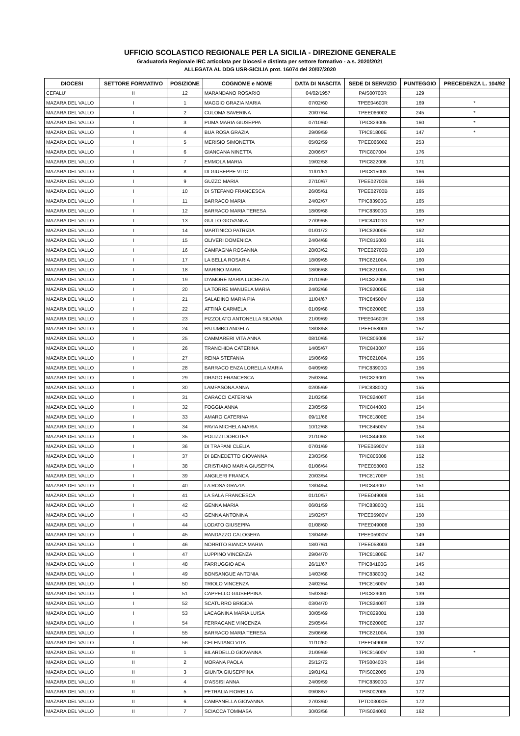UFFICIO SCOLASTICO REGIONALE PER LA SICILIA - DIREZIONE GENERALE
Graduatoria Regionale IRC articolata per Diocesi e distinta per settore formativo - a.s. 2020/2021
ALLEGATA AL DDG USR-SICILIA prot. 16074 del 20/07/2020
| DIOCESI | SETTORE FORMATIVO | POSIZIONE | COGNOME e NOME | DATA DI NASCITA | SEDE DI SERVIZIO | PUNTEGGIO | PRECEDENZA L. 104/92 |
| --- | --- | --- | --- | --- | --- | --- | --- |
| CEFALU' | II | 12 | MARANDANO ROSARIO | 04/02/1957 | PAIS00700R | 129 | |
| MAZARA DEL VALLO | I | 1 | MAGGIO GRAZIA MARIA | 07/02/60 | TPEE04600R | 169 | * |
| MAZARA DEL VALLO | I | 2 | CULOMA SAVERINA | 20/07/64 | TPEE066002 | 245 | * |
| MAZARA DEL VALLO | I | 3 | PUMA MARIA GIUSEPPA | 07/10/60 | TPIC829005 | 160 | * |
| MAZARA DEL VALLO | I | 4 | BUA ROSA GRAZIA | 29/09/59 | TPIC81800E | 147 | * |
| MAZARA DEL VALLO | I | 5 | MERISIO SIMONETTA | 05/02/59 | TPEE066002 | 253 | |
| MAZARA DEL VALLO | I | 6 | GIANCANA NINETTA | 20/06/57 | TPIC807004 | 176 | |
| MAZARA DEL VALLO | I | 7 | EMMOLA MARIA | 19/02/58 | TPIC822006 | 171 | |
| MAZARA DEL VALLO | I | 8 | DI GIUSEPPE VITO | 11/01/61 | TPIC815003 | 166 | |
| MAZARA DEL VALLO | I | 9 | GUZZO MARIA | 27/10/67 | TPEE02700B | 166 | |
| MAZARA DEL VALLO | I | 10 | DI STEFANO FRANCESCA | 26/05/61 | TPEE02700B | 165 | |
| MAZARA DEL VALLO | I | 11 | BARRACO MARIA | 24/02/67 | TPIC83900G | 165 | |
| MAZARA DEL VALLO | I | 12 | BARRACO MARIA TERESA | 18/09/68 | TPIC83900G | 165 | |
| MAZARA DEL VALLO | I | 13 | GULLO GIOVANNA | 27/09/65 | TPIC84100G | 162 | |
| MAZARA DEL VALLO | I | 14 | MARTINICO PATRIZIA | 01/01/72 | TPIC82000E | 162 | |
| MAZARA DEL VALLO | I | 15 | OLIVERI DOMENICA | 24/04/68 | TPIC815003 | 161 | |
| MAZARA DEL VALLO | I | 16 | CAMPAGNA ROSANNA | 28/03/62 | TPEE02700B | 160 | |
| MAZARA DEL VALLO | I | 17 | LA BELLA ROSARIA | 18/09/65 | TPIC82100A | 160 | |
| MAZARA DEL VALLO | I | 18 | MARINO MARIA | 18/06/68 | TPIC82100A | 160 | |
| MAZARA DEL VALLO | I | 19 | D'AMORE MARIA LUCREZIA | 21/10/69 | TPIC822006 | 160 | |
| MAZARA DEL VALLO | I | 20 | LA TORRE MANUELA MARIA | 24/02/66 | TPIC82000E | 158 | |
| MAZARA DEL VALLO | I | 21 | SALADINO MARIA PIA | 11/04/67 | TPIC84500V | 158 | |
| MAZARA DEL VALLO | I | 22 | ATTINÀ CARMELA | 01/09/68 | TPIC82000E | 158 | |
| MAZARA DEL VALLO | I | 23 | PIZZOLATO ANTONELLA SILVANA | 21/09/69 | TPEE04600R | 158 | |
| MAZARA DEL VALLO | I | 24 | PALUMBO ANGELA | 18/08/58 | TPEE058003 | 157 | |
| MAZARA DEL VALLO | I | 25 | CAMMARERI VITA ANNA | 08/10/65 | TPIC806008 | 157 | |
| MAZARA DEL VALLO | I | 26 | TRANCHIDA CATERINA | 14/05/67 | TPIC843007 | 156 | |
| MAZARA DEL VALLO | I | 27 | REINA STEFANIA | 15/06/69 | TPIC82100A | 156 | |
| MAZARA DEL VALLO | I | 28 | BARRACO ENZA LORELLA MARIA | 04/09/69 | TPIC83900G | 156 | |
| MAZARA DEL VALLO | I | 29 | DRAGO FRANCESCA | 25/03/64 | TPIC829001 | 155 | |
| MAZARA DEL VALLO | I | 30 | LAMPASONA ANNA | 02/05/69 | TPIC83800Q | 155 | |
| MAZARA DEL VALLO | I | 31 | CARACCI CATERINA | 21/02/56 | TPIC82400T | 154 | |
| MAZARA DEL VALLO | I | 32 | FOGGIA ANNA | 23/05/59 | TPIC844003 | 154 | |
| MAZARA DEL VALLO | I | 33 | AMARO CATERINA | 09/11/66 | TPIC81800E | 154 | |
| MAZARA DEL VALLO | I | 34 | PAVIA MICHELA MARIA | 10/12/68 | TPIC84500V | 154 | |
| MAZARA DEL VALLO | I | 35 | POLIZZI DOROTEA | 21/10/62 | TPIC844003 | 153 | |
| MAZARA DEL VALLO | I | 36 | DI TRAPANI CLELIA | 07/01/69 | TPEE05900V | 153 | |
| MAZARA DEL VALLO | I | 37 | DI BENEDETTO GIOVANNA | 23/03/56 | TPIC806008 | 152 | |
| MAZARA DEL VALLO | I | 38 | CRISTIANO MARIA GIUSEPPA | 01/06/64 | TPEE058003 | 152 | |
| MAZARA DEL VALLO | I | 39 | ANGILERI FRANCA | 20/03/54 | TPIC81700P | 151 | |
| MAZARA DEL VALLO | I | 40 | LA ROSA GRAZIA | 13/04/54 | TPIC843007 | 151 | |
| MAZARA DEL VALLO | I | 41 | LA SALA FRANCESCA | 01/10/57 | TPEE049008 | 151 | |
| MAZARA DEL VALLO | I | 42 | GENNA MARIA | 06/01/59 | TPIC83800Q | 151 | |
| MAZARA DEL VALLO | I | 43 | GENNA ANTONINA | 15/02/57 | TPEE05900V | 150 | |
| MAZARA DEL VALLO | I | 44 | LODATO GIUSEPPA | 01/08/60 | TPEE049008 | 150 | |
| MAZARA DEL VALLO | I | 45 | RANDAZZO CALOGERA | 13/04/59 | TPEE05900V | 149 | |
| MAZARA DEL VALLO | I | 46 | NORRITO BIANCA MARIA | 18/07/61 | TPEE058003 | 149 | |
| MAZARA DEL VALLO | I | 47 | LUPPINO VINCENZA | 29/04/70 | TPIC81800E | 147 | |
| MAZARA DEL VALLO | I | 48 | FARRUGGIO ADA | 26/11/67 | TPIC84100G | 145 | |
| MAZARA DEL VALLO | I | 49 | BONSANGUE ANTONIA | 14/03/68 | TPIC83800Q | 142 | |
| MAZARA DEL VALLO | I | 50 | TRIOLO VINCENZA | 24/02/64 | TPIC81600V | 140 | |
| MAZARA DEL VALLO | I | 51 | CAPPELLO GIUSEPPINA | 15/03/60 | TPIC829001 | 139 | |
| MAZARA DEL VALLO | I | 52 | SCATURRO BRIGIDA | 03/04/70 | TPIC82400T | 139 | |
| MAZARA DEL VALLO | I | 53 | LACAGNINA MARIA LUISA | 30/05/69 | TPIC829001 | 138 | |
| MAZARA DEL VALLO | I | 54 | FERRACANE VINCENZA | 25/05/64 | TPIC82000E | 137 | |
| MAZARA DEL VALLO | I | 55 | BARRACO MARIA TERESA | 25/06/66 | TPIC82100A | 130 | |
| MAZARA DEL VALLO | I | 56 | CELENTANO VITA | 11/10/60 | TPEE049008 | 127 | |
| MAZARA DEL VALLO | II | 1 | BILARDELLO GIOVANNA | 21/09/69 | TPIC81600V | 130 | * |
| MAZARA DEL VALLO | II | 2 | MORANA PAOLA | 25/12/72 | TPIS00400R | 194 | |
| MAZARA DEL VALLO | II | 3 | GIUNTA GIUSEPPINA | 19/01/61 | TPIS002005 | 178 | |
| MAZARA DEL VALLO | II | 4 | D'ASSISI ANNA | 24/09/59 | TPIC83900G | 177 | |
| MAZARA DEL VALLO | II | 5 | PETRALIA FIORELLA | 09/08/57 | TPIS002005 | 172 | |
| MAZARA DEL VALLO | II | 6 | CAMPANELLA GIOVANNA | 27/03/60 | TPTD03000E | 172 | |
| MAZARA DEL VALLO | II | 7 | SCIACCA TOMMASA | 30/03/56 | TPIS024002 | 162 | |